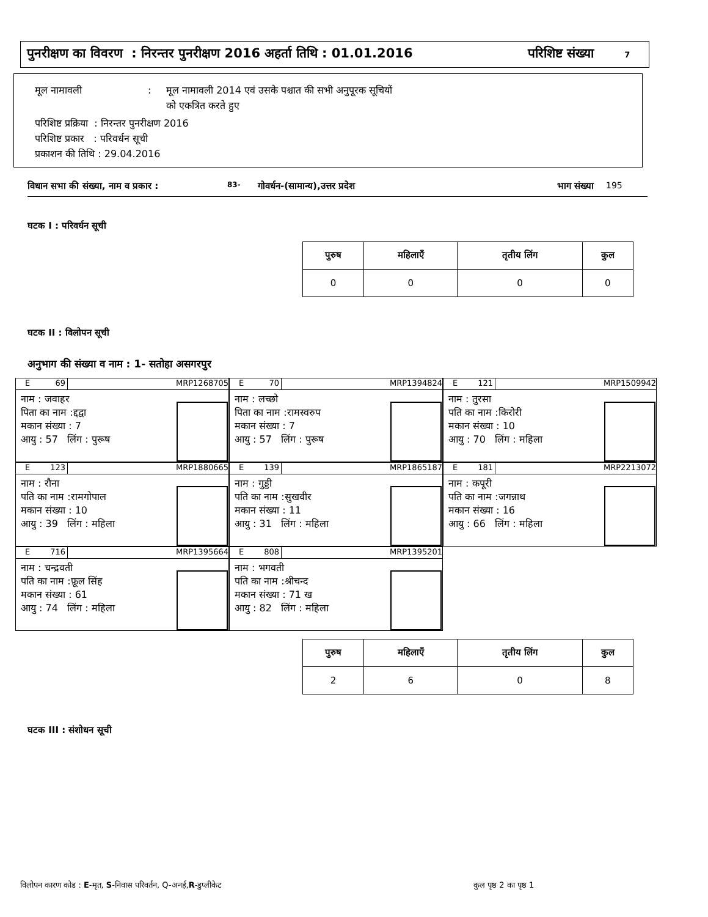पुनरीक्षण का विवरण : निरन्तर पुनरीक्षण 2016 अहर्ता तिथि : 01.01.2016 परिशिष्ट संख्या 7
मूल नामावली: मूल नामावली 2014 एवं उसके पश्चात की सभी अनुपूरक सूचियों
को एकत्रित करते हुए
परिशिष्ट प्रक्रिया : निरन्तर पुनरीक्षण 2016
परिशिष्ट प्रकार : परिवर्धन सूची
प्रकाशन की तिथि : 29.04.2016
विधान सभा की संख्या, नाम व प्रकार : 83- गोवर्धन-(सामान्य),उत्तर प्रदेश भाग संख्या 195
घटक I : परिवर्धन सूची
| पुरुष | महिलाएँ | तृतीय लिंग | कुल |
| --- | --- | --- | --- |
| 0 | 0 | 0 | 0 |
घटक II : विलोपन सूची
अनुभाग की संख्या व नाम : 1- सतोहा असगरपुर
E 69 MRP1268705
नाम : जवाहर
पिता का नाम :द्दद्वा
मकान संख्या : 7
आयु : 57 लिंग : पुरूष
E 70 MRP1394824
नाम : लच्छो
पिता का नाम :रामस्वरुप
मकान संख्या : 7
आयु : 57 लिंग : पुरूष
E 121 MRP1509942
नाम : तुरसा
पति का नाम :किरोरी
मकान संख्या : 10
आयु : 70 लिंग : महिला
E 123 MRP1880665
नाम : रौना
पति का नाम :रामगोपाल
मकान संख्या : 10
आयु : 39 लिंग : महिला
E 139 MRP1865187
नाम : गुड्डी
पति का नाम :सुखवीर
मकान संख्या : 11
आयु : 31 लिंग : महिला
E 181 MRP2213072
नाम : कपूरी
पति का नाम :जगन्नाथ
मकान संख्या : 16
आयु : 66 लिंग : महिला
E 716 MRP1395664
नाम : चन्द्रवती
पति का नाम :फ़ूल सिंह
मकान संख्या : 61
आयु : 74 लिंग : महिला
E 808 MRP1395201
नाम : भगवती
पति का नाम :श्रीचन्द
मकान संख्या : 71 ख
आयु : 82 लिंग : महिला
| पुरुष | महिलाएँ | तृतीय लिंग | कुल |
| --- | --- | --- | --- |
| 2 | 6 | 0 | 8 |
घटक III : संशोधन सूची
विलोपन कारण कोड : E-मृत, S-निवास परिवर्तन, Q-अनर्ह,R-डुप्लीकेट
कुल पृष्ठ 2 का पृष्ठ 1